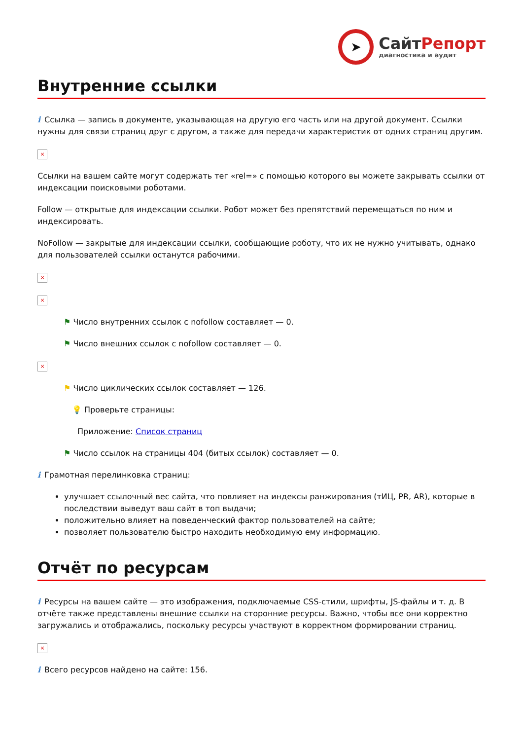➤
СайтРепорт
диагностика и аудит
Внутренние ссылки
i Ссылка — запись в документе, указывающая на другую его часть или на другой документ. Ссылки нужны для связи страниц друг с другом, а также для передачи характеристик от одних страниц другим.
×
Ссылки на вашем сайте могут содержать тег «rel=» с помощью которого вы можете закрывать ссылки от индексации поисковыми роботами.
Follow — открытые для индексации ссылки. Робот может без препятствий перемещаться по ним и индексировать.
NoFollow — закрытые для индексации ссылки, сообщающие роботу, что их не нужно учитывать, однако для пользователей ссылки останутся рабочими.
×
×
⚑ Число внутренних ссылок с nofollow составляет — 0.
⚑ Число внешних ссылок с nofollow составляет — 0.
×
⚑ Число циклических ссылок составляет — 126.
💡 Проверьте страницы:
Приложение: Список страниц
⚑ Число ссылок на страницы 404 (битых ссылок) составляет — 0.
i Грамотная перелинковка страниц:
улучшает ссылочный вес сайта, что повлияет на индексы ранжирования (тИЦ, PR, AR), которые в последствии выведут ваш сайт в топ выдачи;
положительно влияет на поведенческий фактор пользователей на сайте;
позволяет пользователю быстро находить необходимую ему информацию.
Отчёт по ресурсам
i Ресурсы на вашем сайте — это изображения, подключаемые CSS-стили, шрифты, JS-файлы и т. д. В отчёте также представлены внешние ссылки на сторонние ресурсы. Важно, чтобы все они корректно загружались и отображались, поскольку ресурсы участвуют в корректном формировании страниц.
×
i Всего ресурсов найдено на сайте: 156.